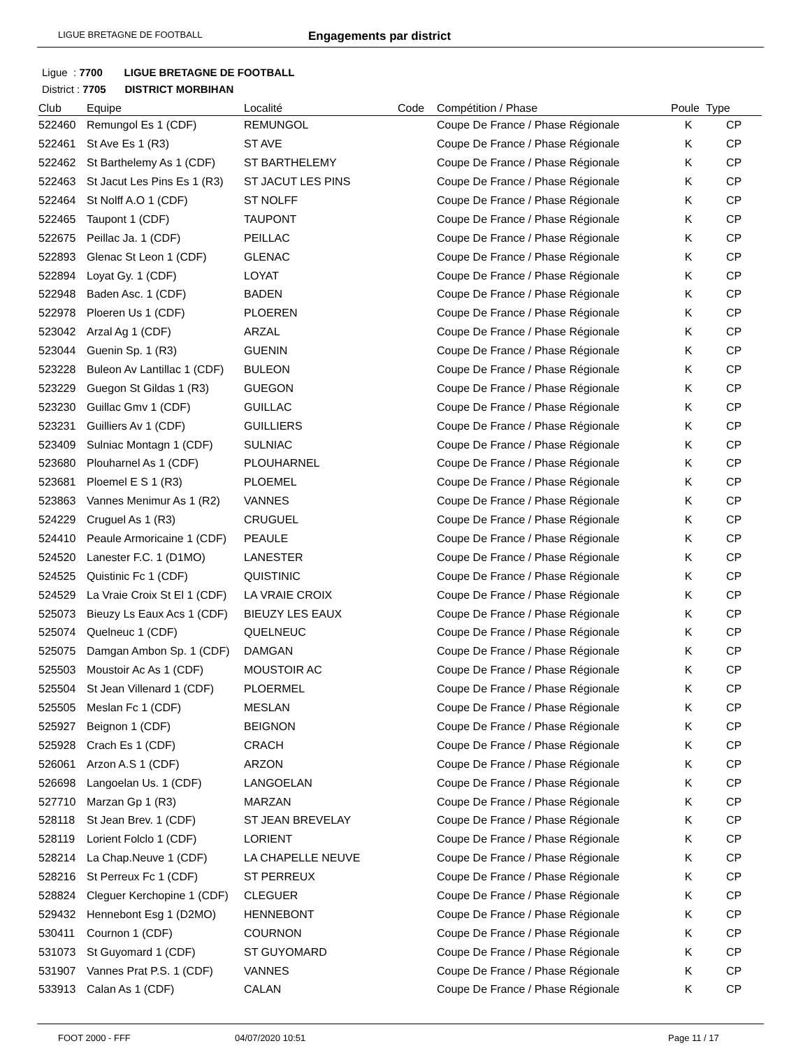LIGUE BRETAGNE DE FOOTBALL Engagements par district
Ligue : 7700 LIGUE BRETAGNE DE FOOTBALL
District : 7705 DISTRICT MORBIHAN
| Club | Equipe | Localité | Code | Compétition / Phase | Poule | Type |
| --- | --- | --- | --- | --- | --- | --- |
| 522460 | Remungol Es 1 (CDF) | REMUNGOL | | Coupe De France / Phase Régionale | K | CP |
| 522461 | St Ave Es 1 (R3) | ST AVE | | Coupe De France / Phase Régionale | K | CP |
| 522462 | St Barthelemy As 1 (CDF) | ST BARTHELEMY | | Coupe De France / Phase Régionale | K | CP |
| 522463 | St Jacut Les Pins Es 1 (R3) | ST JACUT LES PINS | | Coupe De France / Phase Régionale | K | CP |
| 522464 | St Nolff A.O 1 (CDF) | ST NOLFF | | Coupe De France / Phase Régionale | K | CP |
| 522465 | Taupont 1 (CDF) | TAUPONT | | Coupe De France / Phase Régionale | K | CP |
| 522675 | Peillac Ja. 1 (CDF) | PEILLAC | | Coupe De France / Phase Régionale | K | CP |
| 522893 | Glenac St Leon 1 (CDF) | GLENAC | | Coupe De France / Phase Régionale | K | CP |
| 522894 | Loyat Gy. 1 (CDF) | LOYAT | | Coupe De France / Phase Régionale | K | CP |
| 522948 | Baden Asc. 1 (CDF) | BADEN | | Coupe De France / Phase Régionale | K | CP |
| 522978 | Ploeren Us 1 (CDF) | PLOEREN | | Coupe De France / Phase Régionale | K | CP |
| 523042 | Arzal Ag 1 (CDF) | ARZAL | | Coupe De France / Phase Régionale | K | CP |
| 523044 | Guenin Sp. 1 (R3) | GUENIN | | Coupe De France / Phase Régionale | K | CP |
| 523228 | Buleon Av Lantillac 1 (CDF) | BULEON | | Coupe De France / Phase Régionale | K | CP |
| 523229 | Guegon St Gildas 1 (R3) | GUEGON | | Coupe De France / Phase Régionale | K | CP |
| 523230 | Guillac Gmv 1 (CDF) | GUILLAC | | Coupe De France / Phase Régionale | K | CP |
| 523231 | Guilliers Av 1 (CDF) | GUILLIERS | | Coupe De France / Phase Régionale | K | CP |
| 523409 | Sulniac Montagn 1 (CDF) | SULNIAC | | Coupe De France / Phase Régionale | K | CP |
| 523680 | Plouharnel As 1 (CDF) | PLOUHARNEL | | Coupe De France / Phase Régionale | K | CP |
| 523681 | Ploemel E S 1 (R3) | PLOEMEL | | Coupe De France / Phase Régionale | K | CP |
| 523863 | Vannes Menimur As 1 (R2) | VANNES | | Coupe De France / Phase Régionale | K | CP |
| 524229 | Cruguel As 1 (R3) | CRUGUEL | | Coupe De France / Phase Régionale | K | CP |
| 524410 | Peaule Armoricaine 1 (CDF) | PEAULE | | Coupe De France / Phase Régionale | K | CP |
| 524520 | Lanester F.C. 1 (D1MO) | LANESTER | | Coupe De France / Phase Régionale | K | CP |
| 524525 | Quistinic Fc 1 (CDF) | QUISTINIC | | Coupe De France / Phase Régionale | K | CP |
| 524529 | La Vraie Croix St El 1 (CDF) | LA VRAIE CROIX | | Coupe De France / Phase Régionale | K | CP |
| 525073 | Bieuzy Ls Eaux Acs 1 (CDF) | BIEUZY LES EAUX | | Coupe De France / Phase Régionale | K | CP |
| 525074 | Quelneuc 1 (CDF) | QUELNEUC | | Coupe De France / Phase Régionale | K | CP |
| 525075 | Damgan Ambon Sp. 1 (CDF) | DAMGAN | | Coupe De France / Phase Régionale | K | CP |
| 525503 | Moustoir Ac As 1 (CDF) | MOUSTOIR AC | | Coupe De France / Phase Régionale | K | CP |
| 525504 | St Jean Villenard 1 (CDF) | PLOERMEL | | Coupe De France / Phase Régionale | K | CP |
| 525505 | Meslan Fc 1 (CDF) | MESLAN | | Coupe De France / Phase Régionale | K | CP |
| 525927 | Beignon 1 (CDF) | BEIGNON | | Coupe De France / Phase Régionale | K | CP |
| 525928 | Crach Es 1 (CDF) | CRACH | | Coupe De France / Phase Régionale | K | CP |
| 526061 | Arzon A.S 1 (CDF) | ARZON | | Coupe De France / Phase Régionale | K | CP |
| 526698 | Langoelan Us. 1 (CDF) | LANGOELAN | | Coupe De France / Phase Régionale | K | CP |
| 527710 | Marzan Gp 1 (R3) | MARZAN | | Coupe De France / Phase Régionale | K | CP |
| 528118 | St Jean Brev. 1 (CDF) | ST JEAN BREVELAY | | Coupe De France / Phase Régionale | K | CP |
| 528119 | Lorient Folclo 1 (CDF) | LORIENT | | Coupe De France / Phase Régionale | K | CP |
| 528214 | La Chap.Neuve 1 (CDF) | LA CHAPELLE NEUVE | | Coupe De France / Phase Régionale | K | CP |
| 528216 | St Perreux Fc 1 (CDF) | ST PERREUX | | Coupe De France / Phase Régionale | K | CP |
| 528824 | Cleguer Kerchopine 1 (CDF) | CLEGUER | | Coupe De France / Phase Régionale | K | CP |
| 529432 | Hennebont Esg 1 (D2MO) | HENNEBONT | | Coupe De France / Phase Régionale | K | CP |
| 530411 | Cournon 1 (CDF) | COURNON | | Coupe De France / Phase Régionale | K | CP |
| 531073 | St Guyomard 1 (CDF) | ST GUYOMARD | | Coupe De France / Phase Régionale | K | CP |
| 531907 | Vannes Prat P.S. 1 (CDF) | VANNES | | Coupe De France / Phase Régionale | K | CP |
| 533913 | Calan As 1 (CDF) | CALAN | | Coupe De France / Phase Régionale | K | CP |
FOOT 2000 - FFF 04/07/2020 10:51 Page 11 / 17